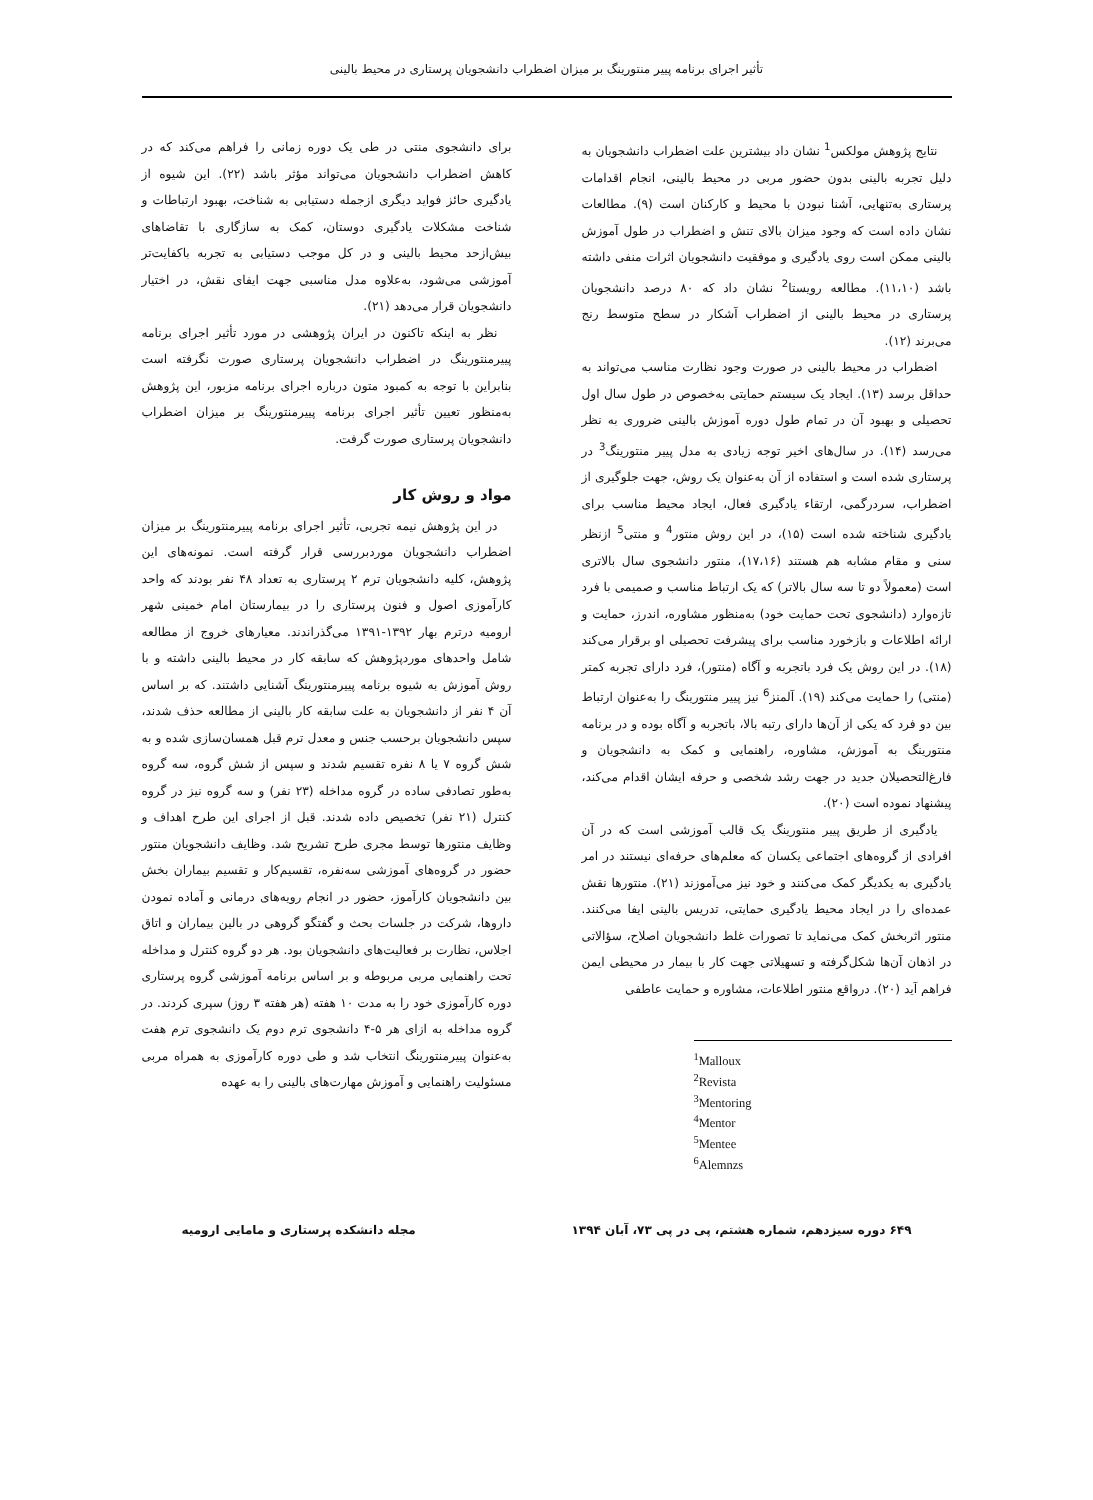تأثیر اجرای برنامه پییر منتورینگ بر میزان اضطراب دانشجویان پرستاری در محیط بالینی
نتایج پژوهش مولکس<sup>1</sup> نشان داد بیشترین علت اضطراب دانشجویان به دلیل تجربه بالینی بدون حضور مربی در محیط بالینی، انجام اقدامات پرستاری به‌تنهایی، آشنا نبودن با محیط و کارکنان است (۹). مطالعات نشان داده است که وجود میزان بالای تنش و اضطراب در طول آموزش بالینی ممکن است روی یادگیری و موفقیت دانشجویان اثرات منفی داشته باشد (۱۱،۱۰). مطالعه رویستا<sup>2</sup> نشان داد که ۸۰ درصد دانشجویان پرستاری در محیط بالینی از اضطراب آشکار در سطح متوسط رنج می‌برند (۱۲).
اضطراب در محیط بالینی در صورت وجود نظارت مناسب می‌تواند به حداقل برسد (۱۳). ایجاد یک سیستم حمایتی به‌خصوص در طول سال اول تحصیلی و بهبود آن در تمام طول دوره آموزش بالینی ضروری به نظر می‌رسد (۱۴). در سال‌های اخیر توجه زیادی به مدل پییر منتورینگ<sup>3</sup> در پرستاری شده است و استفاده از آن به‌عنوان یک روش، جهت جلوگیری از اضطراب، سردرگمی، ارتقاء یادگیری فعال، ایجاد محیط مناسب برای یادگیری شناخته شده است (۱۵)، در این روش منتور<sup>4</sup> و منتی<sup>5</sup> ازنظر سنی و مقام مشابه هم هستند (۱۷،۱۶)، منتور دانشجوی سال بالاتری است (معمولاً دو تا سه سال بالاتر) که یک ارتباط مناسب و صمیمی با فرد تازه‌وارد (دانشجوی تحت حمایت خود) به‌منظور مشاوره، اندرز، حمایت و ارائه اطلاعات و بازخورد مناسب برای پیشرفت تحصیلی او برقرار می‌کند (۱۸). در این روش یک فرد باتجربه و آگاه (منتور)، فرد دارای تجربه کمتر (منتی) را حمایت می‌کند (۱۹). آلمنز<sup>6</sup> نیز پییر منتورینگ را به‌عنوان ارتباط بین دو فرد که یکی از آن‌ها دارای رتبه بالا، باتجربه و آگاه بوده و در برنامه منتورینگ به آموزش، مشاوره، راهنمایی و کمک به دانشجویان و فارغ‌التحصیلان جدید در جهت رشد شخصی و حرفه ایشان اقدام می‌کند، پیشنهاد نموده است (۲۰).
یادگیری از طریق پییر منتورینگ یک قالب آموزشی است که در آن افرادی از گروه‌های اجتماعی یکسان که معلم‌های حرفه‌ای نیستند در امر یادگیری به یکدیگر کمک می‌کنند و خود نیز می‌آموزند (۲۱). منتورها نقش عمده‌ای را در ایجاد محیط یادگیری حمایتی، تدریس بالینی ایفا می‌کنند. منتور اثربخش کمک می‌نماید تا تصورات غلط دانشجویان اصلاح، سؤالاتی در اذهان آن‌ها شکل‌گرفته و تسهیلاتی جهت کار با بیمار در محیطی ایمن فراهم آید (۲۰). درواقع منتور اطلاعات، مشاوره و حمایت عاطفی
<sup>1</sup> Malloux
<sup>2</sup> Revista
<sup>3</sup> Mentoring
<sup>4</sup> Mentor
<sup>5</sup> Mentee
<sup>6</sup> Alemnzs
برای دانشجوی منتی در طی یک دوره زمانی را فراهم می‌کند که در کاهش اضطراب دانشجویان می‌تواند مؤثر باشد (۲۲). این شیوه از یادگیری حائز فواید دیگری ازجمله دستیابی به شناخت، بهبود ارتباطات و شناخت مشکلات یادگیری دوستان، کمک به سازگاری با تقاضاهای بیش‌ازحد محیط بالینی و در کل موجب دستیابی به تجربه باکفایت‌تر آموزشی می‌شود، به‌علاوه مدل مناسبی جهت ایفای نقش، در اختیار دانشجویان قرار می‌دهد (۲۱).
نظر به اینکه تاکنون در ایران پژوهشی در مورد تأثیر اجرای برنامه پییرمنتورینگ در اضطراب دانشجویان پرستاری صورت نگرفته است بنابراین با توجه به کمبود متون درباره اجرای برنامه مزبور، این پژوهش به‌منظور تعیین تأثیر اجرای برنامه پییرمنتورینگ بر میزان اضطراب دانشجویان پرستاری صورت گرفت.
مواد و روش کار
در این پژوهش نیمه تجربی، تأثیر اجرای برنامه پییرمنتورینگ بر میزان اضطراب دانشجویان موردبررسی قرار گرفته است. نمونه‌های این پژوهش، کلیه دانشجویان ترم ۲ پرستاری به تعداد ۴۸ نفر بودند که واحد کارآموزی اصول و فنون پرستاری را در بیمارستان امام خمینی شهر ارومیه درترم بهار ۱۳۹۲-۱۳۹۱ می‌گذراندند. معیارهای خروج از مطالعه شامل واحدهای موردپژوهش که سابقه کار در محیط بالینی داشته و با روش آموزش به شیوه برنامه پییرمنتورینگ آشنایی داشتند. که بر اساس آن ۴ نفر از دانشجویان به علت سابقه کار بالینی از مطالعه حذف شدند، سپس دانشجویان برحسب جنس و معدل ترم قبل همسان‌سازی شده و به شش گروه ۷ یا ۸ نفره تقسیم شدند و سپس از شش گروه، سه گروه به‌طور تصادفی ساده در گروه مداخله (۲۳ نفر) و سه گروه نیز در گروه کنترل (۲۱ نفر) تخصیص داده شدند. قبل از اجرای این طرح اهداف و وظایف منتورها توسط مجری طرح تشریح شد. وظایف دانشجویان منتور حضور در گروه‌های آموزشی سه‌نفره، تقسیم‌کار و تقسیم بیماران بخش بین دانشجویان کارآموز، حضور در انجام رویه‌های درمانی و آماده نمودن داروها، شرکت در جلسات بحث و گفتگو گروهی در بالین بیماران و اتاق اجلاس، نظارت بر فعالیت‌های دانشجویان بود. هر دو گروه کنترل و مداخله تحت راهنمایی مربی مربوطه و بر اساس برنامه آموزشی گروه پرستاری دوره کارآموزی خود را به مدت ۱۰ هفته (هر هفته ۳ روز) سپری کردند. در گروه مداخله به ازای هر ۵-۴ دانشجوی ترم دوم یک دانشجوی ترم هفت به‌عنوان پییرمنتورینگ انتخاب شد و طی دوره کارآموزی به همراه مربی مسئولیت راهنمایی و آموزش مهارت‌های بالینی را به عهده
۶۴۹ دوره سیزدهم، شماره هشتم، پی در پی ۷۳، آبان ۱۳۹۴ مجله دانشکده پرستاری و مامایی ارومیه